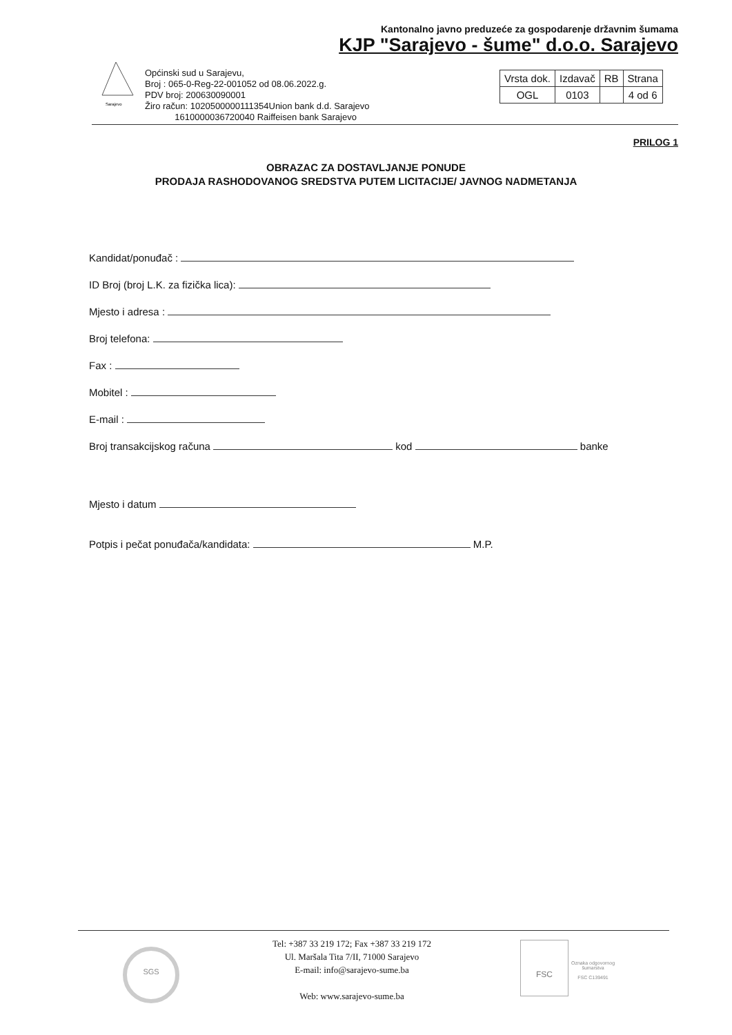Kantonalno javno preduzeće za gospodarenje državnim šumama
KJP "Sarajevo - šume" d.o.o. Sarajevo
Sarajevo
Općinski sud u Sarajevu,
Broj : 065-0-Reg-22-001052 od 08.06.2022.g.
PDV broj: 200630090001
Žiro račun: 1020500000111354Union bank d.d. Sarajevo
1610000036720040 Raiffeisen bank Sarajevo
| Vrsta dok. | Izdavač | RB | Strana |
| OGL | 0103 | | 4 od 6 |
PRILOG 1
OBRAZAC ZA DOSTAVLJANJE PONUDE
PRODAJA RASHODOVANOG SREDSTVA PUTEM LICITACIJE/ JAVNOG NADMETANJA
Kandidat/ponuđač :
ID Broj (broj L.K. za fizička lica):
Mjesto i adresa :
Broj telefona:
Fax :
Mobitel :
E-mail :
Broj transakcijskog računa kod banke
Mjesto i datum
Potpis i pečat ponuđača/kandidata: M.P.
Tel: +387 33 219 172; Fax +387 33 219 172
Ul. Maršala Tita 7/II, 71000 Sarajevo
E-mail: info@sarajevo-sume.ba
Web: www.sarajevo-sume.ba
SGS
FSC
Oznaka odgovornog
šumarstva
FSC C139491